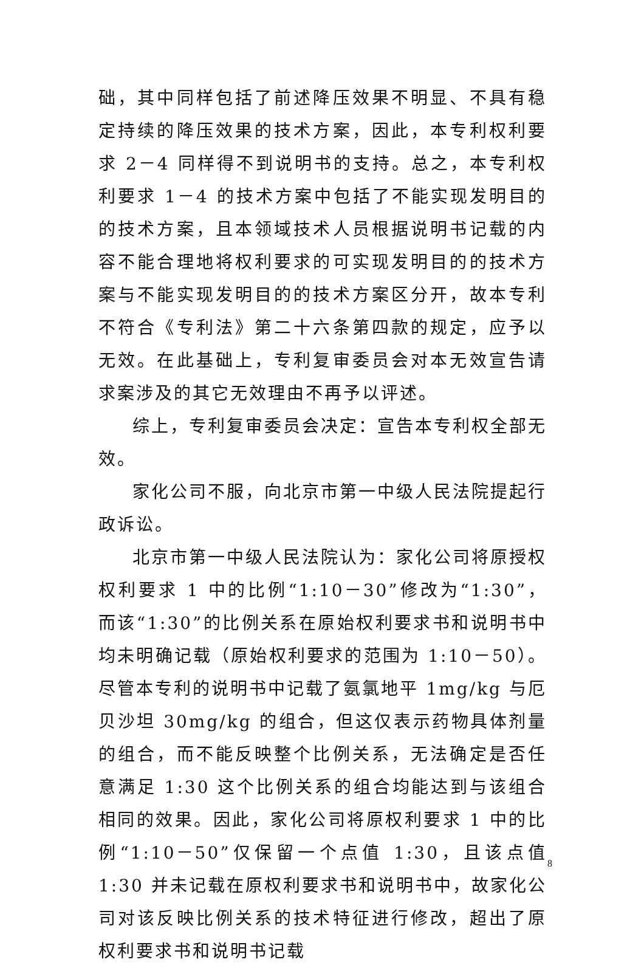础，其中同样包括了前述降压效果不明显、不具有稳定持续的降压效果的技术方案，因此，本专利权利要求 2－4 同样得不到说明书的支持。总之，本专利权利要求 1－4 的技术方案中包括了不能实现发明目的的技术方案，且本领域技术人员根据说明书记载的内容不能合理地将权利要求的可实现发明目的的技术方案与不能实现发明目的的技术方案区分开，故本专利不符合《专利法》第二十六条第四款的规定，应予以无效。在此基础上，专利复审委员会对本无效宣告请求案涉及的其它无效理由不再予以评述。
综上，专利复审委员会决定：宣告本专利权全部无效。
家化公司不服，向北京市第一中级人民法院提起行政诉讼。
北京市第一中级人民法院认为：家化公司将原授权权利要求 1 中的比例“1:10－30”修改为“1:30”，而该“1:30”的比例关系在原始权利要求书和说明书中均未明确记载（原始权利要求的范围为 1:10－50）。尽管本专利的说明书中记载了氨氯地平 1mg/kg 与厄贝沙坦 30mg/kg 的组合，但这仅表示药物具体剂量的组合，而不能反映整个比例关系，无法确定是否任意满足 1:30 这个比例关系的组合均能达到与该组合相同的效果。因此，家化公司将原权利要求 1 中的比例“1:10－50”仅保留一个点值 1:30，且该点值 1:30 并未记载在原权利要求书和说明书中，故家化公司对该反映比例关系的技术特征进行修改，超出了原权利要求书和说明书记载
8